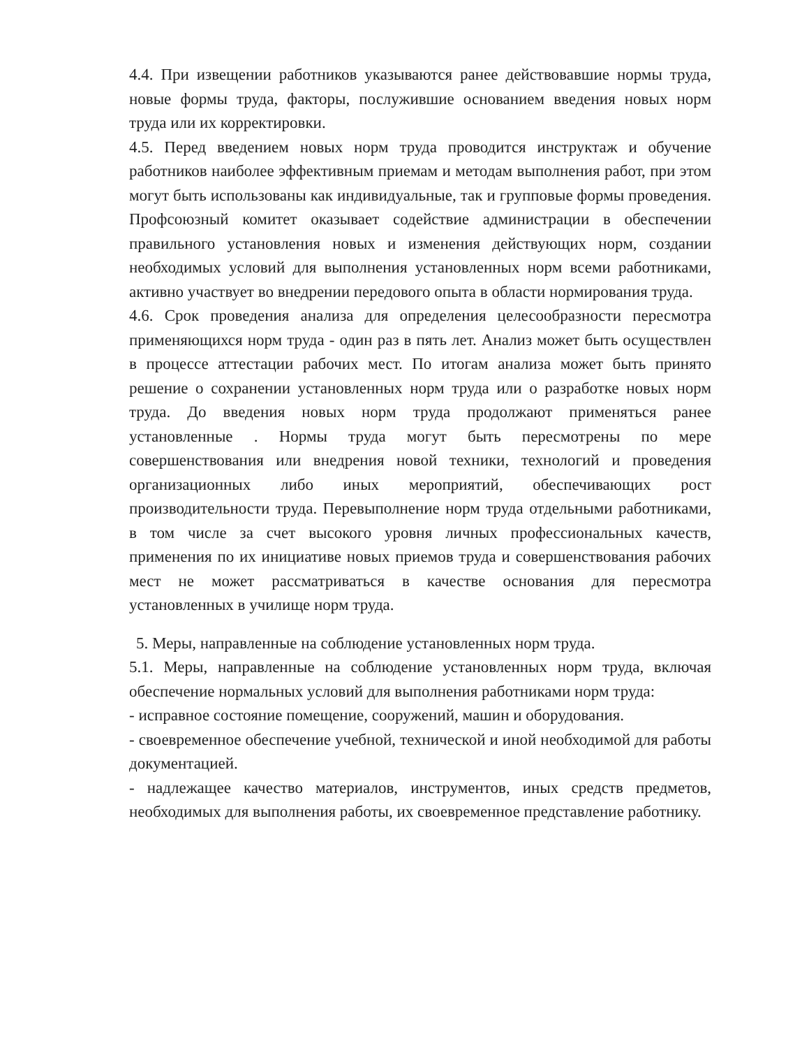4.4. При извещении работников указываются ранее действовавшие нормы труда, новые формы труда, факторы, послужившие основанием введения новых норм труда или их корректировки.
4.5. Перед введением новых норм труда проводится инструктаж и обучение работников наиболее эффективным приемам и методам выполнения работ, при этом могут быть использованы как индивидуальные, так и групповые формы проведения. Профсоюзный комитет оказывает содействие администрации в обеспечении правильного установления новых и изменения действующих норм, создании необходимых условий для выполнения установленных норм всеми работниками, активно участвует во внедрении передового опыта в области нормирования труда.
4.6. Срок проведения анализа для определения целесообразности пересмотра применяющихся норм труда - один раз в пять лет. Анализ может быть осуществлен в процессе аттестации рабочих мест. По итогам анализа может быть принято решение о сохранении установленных норм труда или о разработке новых норм труда. До введения новых норм труда продолжают применяться ранее установленные . Нормы труда могут быть пересмотрены по мере совершенствования или внедрения новой техники, технологий и проведения организационных либо иных мероприятий, обеспечивающих рост производительности труда. Перевыполнение норм труда отдельными работниками, в том числе за счет высокого уровня личных профессиональных качеств, применения по их инициативе новых приемов труда и совершенствования рабочих мест не может рассматриваться в качестве основания для пересмотра установленных в училище норм труда.
5. Меры, направленные на соблюдение установленных норм труда.
5.1. Меры, направленные на соблюдение установленных норм труда, включая обеспечение нормальных условий для выполнения работниками норм труда:
- исправное состояние помещение, сооружений, машин и оборудования.
- своевременное обеспечение учебной, технической и иной необходимой для работы документацией.
- надлежащее качество материалов, инструментов, иных средств предметов, необходимых для выполнения работы, их своевременное представление работнику.